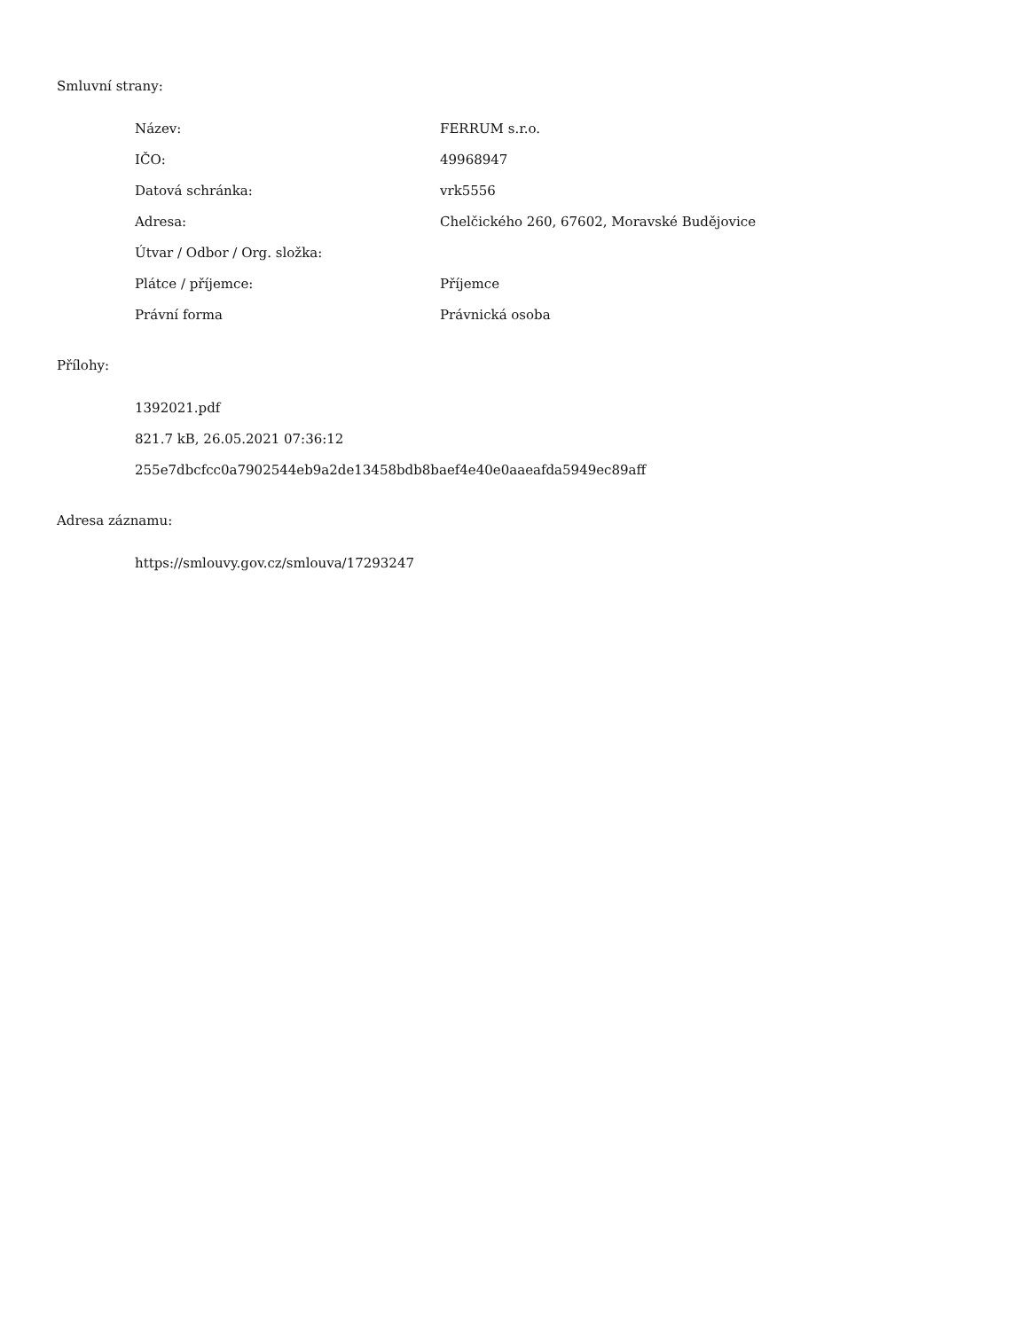Smluvní strany:
| Název: | FERRUM s.r.o. |
| IČO: | 49968947 |
| Datová schránka: | vrk5556 |
| Adresa: | Chelčického 260, 67602, Moravské Budějovice |
| Útvar / Odbor / Org. složka: | |
| Plátce / příjemce: | Příjemce |
| Právní forma | Právnická osoba |
Přílohy:
1392021.pdf
821.7 kB, 26.05.2021 07:36:12
255e7dbcfcc0a7902544eb9a2de13458bdb8baef4e40e0aaeafda5949ec89aff
Adresa záznamu:
https://smlouvy.gov.cz/smlouva/17293247